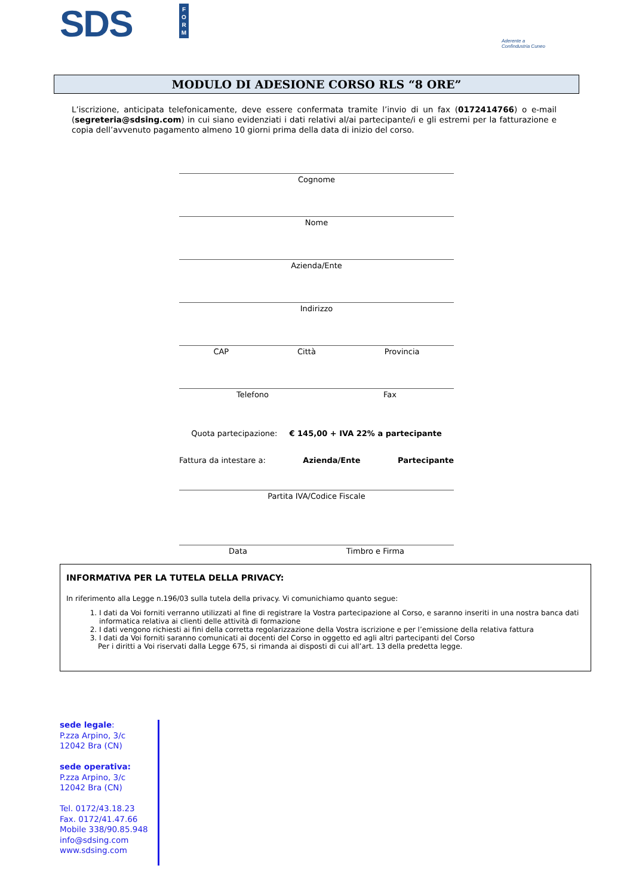SDS
F O R M
Aderente a
Confindustria Cuneo
MODULO DI ADESIONE CORSO RLS “8 ORE”
L’iscrizione, anticipata telefonicamente, deve essere confermata tramite l’invio di un fax (0172414766) o e-mail (segreteria@sdsing.com) in cui siano evidenziati i dati relativi al/ai partecipante/i e gli estremi per la fatturazione e copia dell’avvenuto pagamento almeno 10 giorni prima della data di inizio del corso.
Cognome
Nome
Azienda/Ente
Indirizzo
CAP Città Provincia
Telefono Fax
Quota partecipazione: € 145,00 + IVA 22% a partecipante
Fattura da intestare a: Azienda/Ente Partecipante
Partita IVA/Codice Fiscale
Data Timbro e Firma
INFORMATIVA PER LA TUTELA DELLA PRIVACY:
In riferimento alla Legge n.196/03 sulla tutela della privacy. Vi comunichiamo quanto segue:
1. I dati da Voi forniti verranno utilizzati al fine di registrare la Vostra partecipazione al Corso, e saranno inseriti in una nostra banca dati informatica relativa ai clienti delle attività di formazione
2. I dati vengono richiesti ai fini della corretta regolarizzazione della Vostra iscrizione e per l’emissione della relativa fattura
3. I dati da Voi forniti saranno comunicati ai docenti del Corso in oggetto ed agli altri partecipanti del Corso
Per i diritti a Voi riservati dalla Legge 675, si rimanda ai disposti di cui all’art. 13 della predetta legge.
sede legale:
P.zza Arpino, 3/c
12042 Bra (CN)
sede operativa:
P.zza Arpino, 3/c
12042 Bra (CN)
Tel. 0172/43.18.23
Fax. 0172/41.47.66
Mobile 338/90.85.948
info@sdsing.com
www.sdsing.com